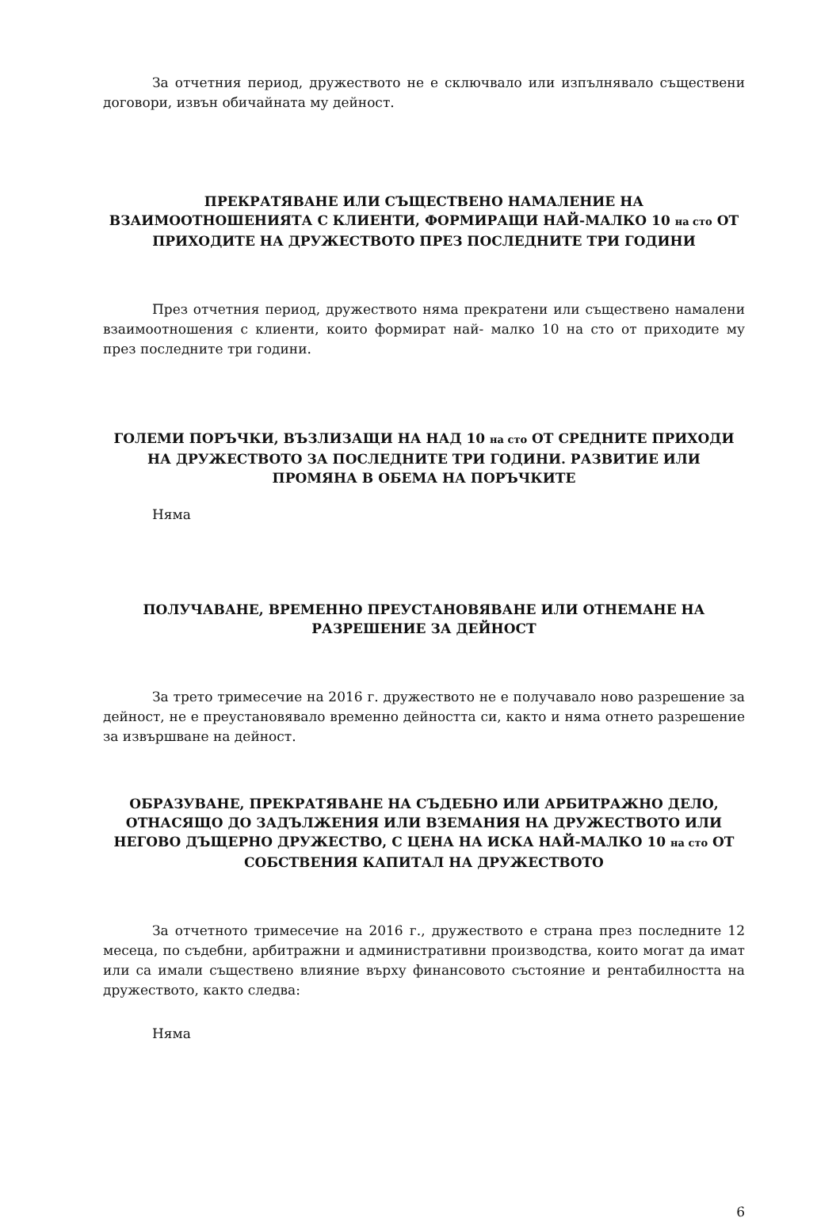За отчетния период, дружеството не е сключвало или изпълнявало съществени договори, извън обичайната му дейност.
ПРЕКРАТЯВАНЕ ИЛИ СЪЩЕСТВЕНО НАМАЛЕНИЕ НА ВЗАИМООТНОШЕНИЯТА С КЛИЕНТИ, ФОРМИРАЩИ НАЙ-МАЛКО 10 на сто ОТ ПРИХОДИТЕ НА ДРУЖЕСТВОТО ПРЕЗ ПОСЛЕДНИТЕ ТРИ ГОДИНИ
През отчетния период, дружеството няма прекратени или съществено намалени взаимоотношения с клиенти, които формират най- малко 10 на сто от приходите му през последните три години.
ГОЛЕМИ ПОРЪЧКИ, ВЪЗЛИЗАЩИ НА НАД 10 на сто ОТ СРЕДНИТЕ ПРИХОДИ НА ДРУЖЕСТВОТО ЗА ПОСЛЕДНИТЕ ТРИ ГОДИНИ. РАЗВИТИЕ ИЛИ ПРОМЯНА В ОБЕМА НА ПОРЪЧКИТЕ
Няма
ПОЛУЧАВАНЕ, ВРЕМЕННО ПРЕУСТАНОВЯВАНЕ ИЛИ ОТНЕМАНЕ НА РАЗРЕШЕНИЕ ЗА ДЕЙНОСТ
За трето тримесечие на 2016 г. дружеството не е получавало ново разрешение за дейност, не е преустановявало временно дейността си, както и няма отнето разрешение за извършване на дейност.
ОБРАЗУВАНЕ, ПРЕКРАТЯВАНЕ НА СЪДЕБНО ИЛИ АРБИТРАЖНО ДЕЛО, ОТНАСЯЩО ДО ЗАДЪЛЖЕНИЯ ИЛИ ВЗЕМАНИЯ НА ДРУЖЕСТВОТО ИЛИ НЕГОВО ДЪЩЕРНО ДРУЖЕСТВО, С ЦЕНА НА ИСКА НАЙ-МАЛКО 10 на сто ОТ СОБСТВЕНИЯ КАПИТАЛ НА ДРУЖЕСТВОТО
За отчетното тримесечие на 2016 г., дружеството е страна през последните 12 месеца, по съдебни, арбитражни и административни производства, които могат да имат или са имали съществено влияние върху финансовото състояние и рентабилността на дружеството, както следва:
Няма
6